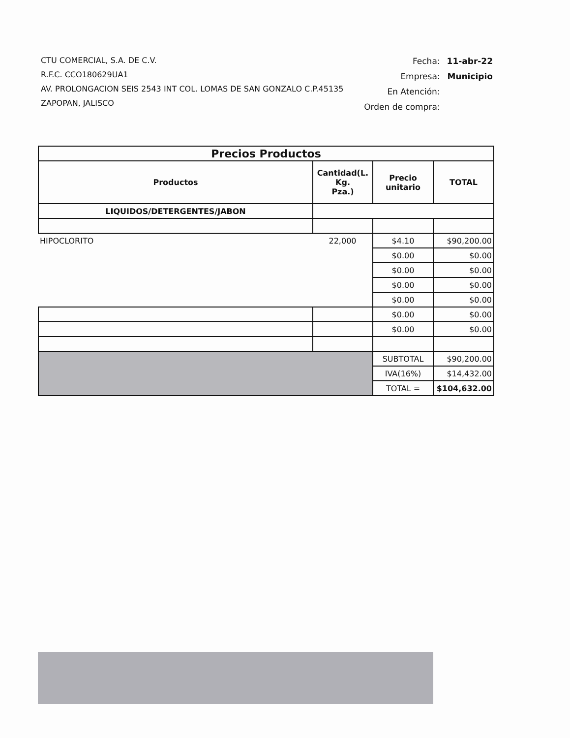CTU COMERCIAL, S.A. DE C.V.
R.F.C. CCO180629UA1
AV. PROLONGACION SEIS 2543 INT COL. LOMAS DE SAN GONZALO C.P.45135
ZAPOPAN, JALISCO
| Fecha: | 11-abr-22 |
| Empresa: | Municipio |
| En Atención: | |
| Orden de compra: | |
| Precios Productos | | | |
| Productos | Cantidad(L. Kg. Pza.) | Precio unitario | TOTAL |
| LIQUIDOS/DETERGENTES/JABON | | | |
| HIPOCLORITO | 22,000 | $4.10 | $90,200.00 |
| | | $0.00 | $0.00 |
| | | $0.00 | $0.00 |
| | | $0.00 | $0.00 |
| | | $0.00 | $0.00 |
| | | $0.00 | $0.00 |
| | | $0.00 | $0.00 |
| | | SUBTOTAL | $90,200.00 |
| | | IVA(16%) | $14,432.00 |
| | | TOTAL = | $104,632.00 |